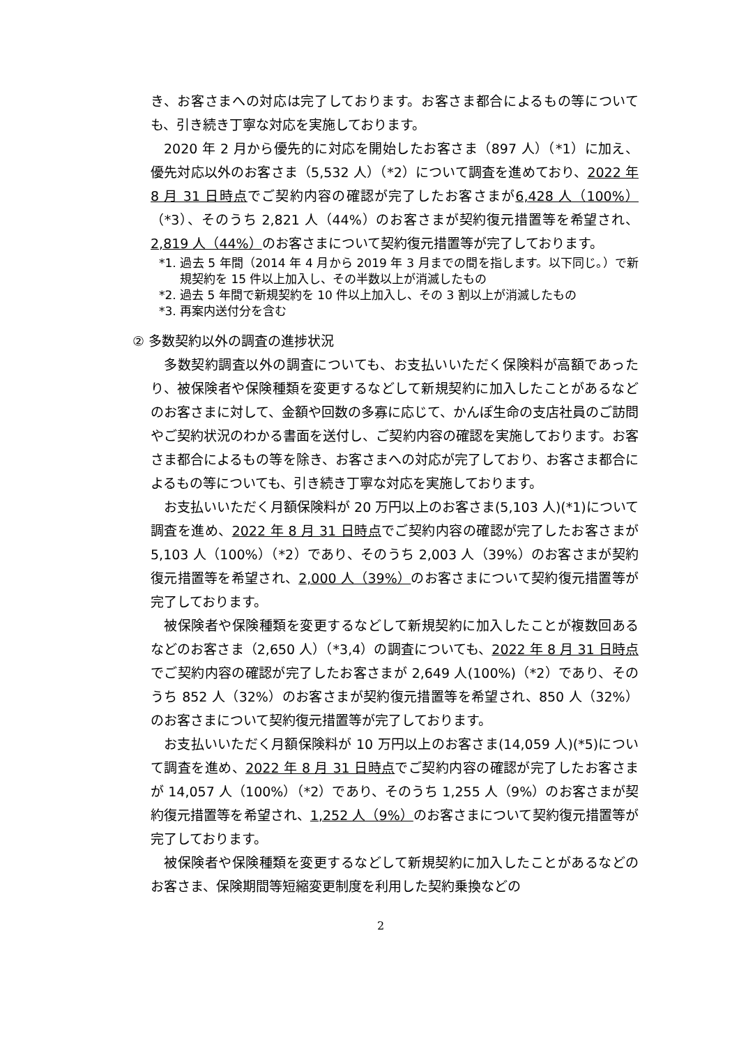き、お客さまへの対応は完了しております。お客さま都合によるもの等についても、引き続き丁寧な対応を実施しております。
2020 年 2 月から優先的に対応を開始したお客さま（897 人）（*1）に加え、優先対応以外のお客さま（5,532 人）（*2）について調査を進めており、2022 年 8 月 31 日時点でご契約内容の確認が完了したお客さまが6,428 人（100%）（*3）、そのうち 2,821 人（44%）のお客さまが契約復元措置等を希望され、2,819 人（44%）のお客さまについて契約復元措置等が完了しております。
*1. 過去 5 年間（2014 年 4 月から 2019 年 3 月までの間を指します。以下同じ。）で新規契約を 15 件以上加入し、その半数以上が消滅したもの
*2. 過去 5 年間で新規契約を 10 件以上加入し、その 3 割以上が消滅したもの
*3. 再案内送付分を含む
② 多数契約以外の調査の進捗状況
多数契約調査以外の調査についても、お支払いいただく保険料が高額であったり、被保険者や保険種類を変更するなどして新規契約に加入したことがあるなどのお客さまに対して、金額や回数の多寡に応じて、かんぽ生命の支店社員のご訪問やご契約状況のわかる書面を送付し、ご契約内容の確認を実施しております。お客さま都合によるもの等を除き、お客さまへの対応が完了しており、お客さま都合によるもの等についても、引き続き丁寧な対応を実施しております。
お支払いいただく月額保険料が 20 万円以上のお客さま(5,103 人)(*1)について調査を進め、2022 年 8 月 31 日時点でご契約内容の確認が完了したお客さまが 5,103 人（100%）（*2）であり、そのうち 2,003 人（39%）のお客さまが契約復元措置等を希望され、2,000 人（39%）のお客さまについて契約復元措置等が完了しております。
被保険者や保険種類を変更するなどして新規契約に加入したことが複数回あるなどのお客さま（2,650 人）（*3,4）の調査についても、2022 年 8 月 31 日時点でご契約内容の確認が完了したお客さまが 2,649 人(100%)（*2）であり、そのうち 852 人（32%）のお客さまが契約復元措置等を希望され、850 人（32%）のお客さまについて契約復元措置等が完了しております。
お支払いいただく月額保険料が 10 万円以上のお客さま(14,059 人)(*5)について調査を進め、2022 年 8 月 31 日時点でご契約内容の確認が完了したお客さまが 14,057 人（100%）（*2）であり、そのうち 1,255 人（9%）のお客さまが契約復元措置等を希望され、1,252 人（9%）のお客さまについて契約復元措置等が完了しております。
被保険者や保険種類を変更するなどして新規契約に加入したことがあるなどのお客さま、保険期間等短縮変更制度を利用した契約乗換などの
2